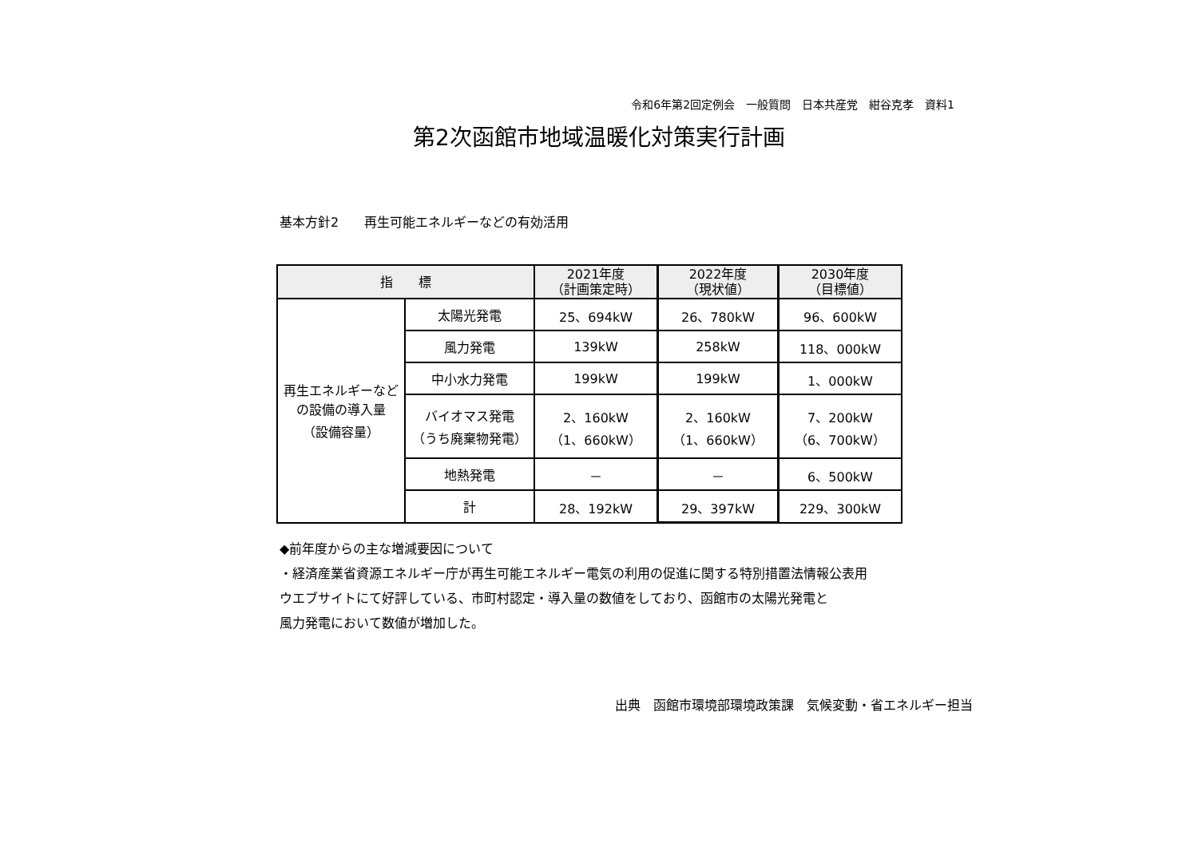令和6年第2回定例会　一般質問　日本共産党　紺谷克孝　資料1
第2次函館市地域温暖化対策実行計画
基本方針2　　再生可能エネルギーなどの有効活用
| 指 標 | | 2021年度 （計画策定時） | 2022年度 （現状値） | 2030年度 （目標値） |
| --- | --- | --- | --- | --- |
| 再生エネルギーなどの設備の導入量 （設備容量） | 太陽光発電 | 25、694kW | 26、780kW | 96、600kW |
| | 風力発電 | 139kW | 258kW | 118、000kW |
| | 中小水力発電 | 199kW | 199kW | 1、000kW |
| | バイオマス発電 （うち廃棄物発電） | 2、160kW （1、660kW） | 2、160kW （1、660kW） | 7、200kW （6、700kW） |
| | 地熱発電 | － | － | 6、500kW |
| | 計 | 28、192kW | 29、397kW | 229、300kW |
◆前年度からの主な増減要因について
・経済産業省資源エネルギー庁が再生可能エネルギー電気の利用の促進に関する特別措置法情報公表用
ウエブサイトにて好評している、市町村認定・導入量の数値をしており、函館市の太陽光発電と
風力発電において数値が増加した。
出典　函館市環境部環境政策課　気候変動・省エネルギー担当